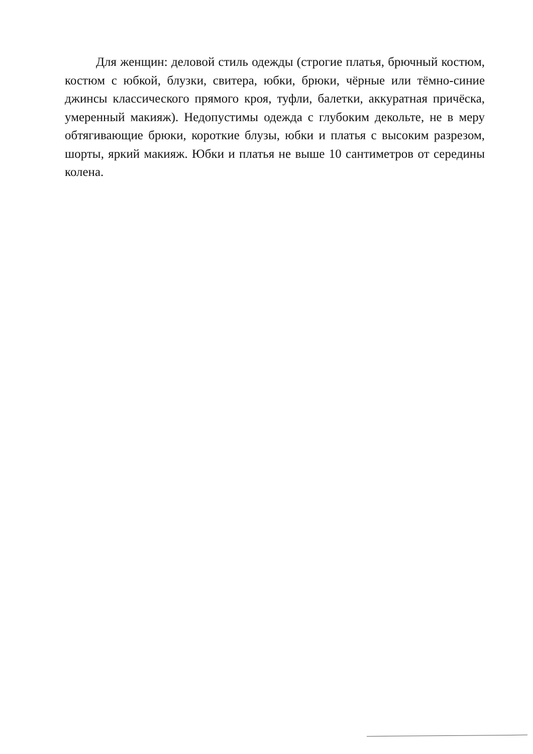Для женщин: деловой стиль одежды (строгие платья, брючный костюм, костюм с юбкой, блузки, свитера, юбки, брюки, чёрные или тёмно-синие джинсы классического прямого кроя, туфли, балетки, аккуратная причёска, умеренный макияж). Недопустимы одежда с глубоким декольте, не в меру обтягивающие брюки, короткие блузы, юбки и платья с высоким разрезом, шорты, яркий макияж. Юбки и платья не выше 10 сантиметров от середины колена.